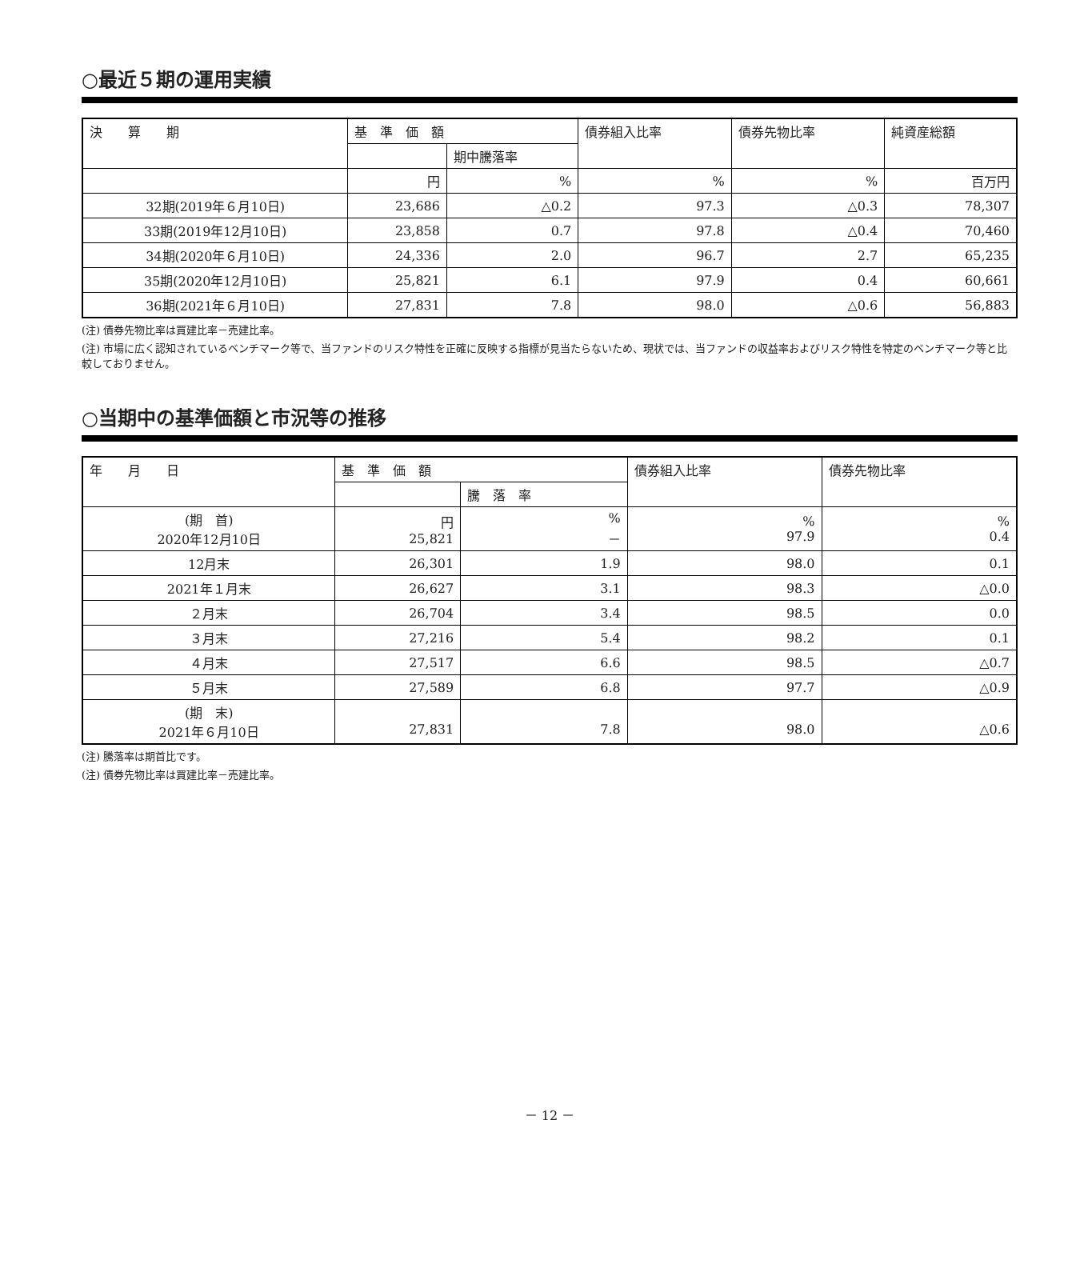○最近５期の運用実績
| 決 算 期 | 基 準 価 額 | | 債券組入比率 | 債券先物比率 | 純資産総額 |
| --- | --- | --- | --- | --- | --- |
| | | 期中騰落率 | | | |
| | 円 | % | % | % | 百万円 |
| 32期(2019年６月10日) | 23,686 | △0.2 | 97.3 | △0.3 | 78,307 |
| 33期(2019年12月10日) | 23,858 | 0.7 | 97.8 | △0.4 | 70,460 |
| 34期(2020年６月10日) | 24,336 | 2.0 | 96.7 | 2.7 | 65,235 |
| 35期(2020年12月10日) | 25,821 | 6.1 | 97.9 | 0.4 | 60,661 |
| 36期(2021年６月10日) | 27,831 | 7.8 | 98.0 | △0.6 | 56,883 |
(注) 債券先物比率は買建比率－売建比率。
(注) 市場に広く認知されているベンチマーク等で、当ファンドのリスク特性を正確に反映する指標が見当たらないため、現状では、当ファンドの収益率およびリスク特性を特定のベンチマーク等と比較しておりません。
○当期中の基準価額と市況等の推移
| 年 月 日 | 基 準 価 額 | | 債券組入比率 | 債券先物比率 |
| --- | --- | --- | --- | --- |
| | | 騰 落 率 | | |
| (期 首) 2020年12月10日 | 円 25,821 | % － | % 97.9 | % 0.4 |
| 12月末 | 26,301 | 1.9 | 98.0 | 0.1 |
| 2021年１月末 | 26,627 | 3.1 | 98.3 | △0.0 |
| ２月末 | 26,704 | 3.4 | 98.5 | 0.0 |
| ３月末 | 27,216 | 5.4 | 98.2 | 0.1 |
| ４月末 | 27,517 | 6.6 | 98.5 | △0.7 |
| ５月末 | 27,589 | 6.8 | 97.7 | △0.9 |
| (期 末) 2021年６月10日 | 27,831 | 7.8 | 98.0 | △0.6 |
(注) 騰落率は期首比です。
(注) 債券先物比率は買建比率－売建比率。
－ 12 －